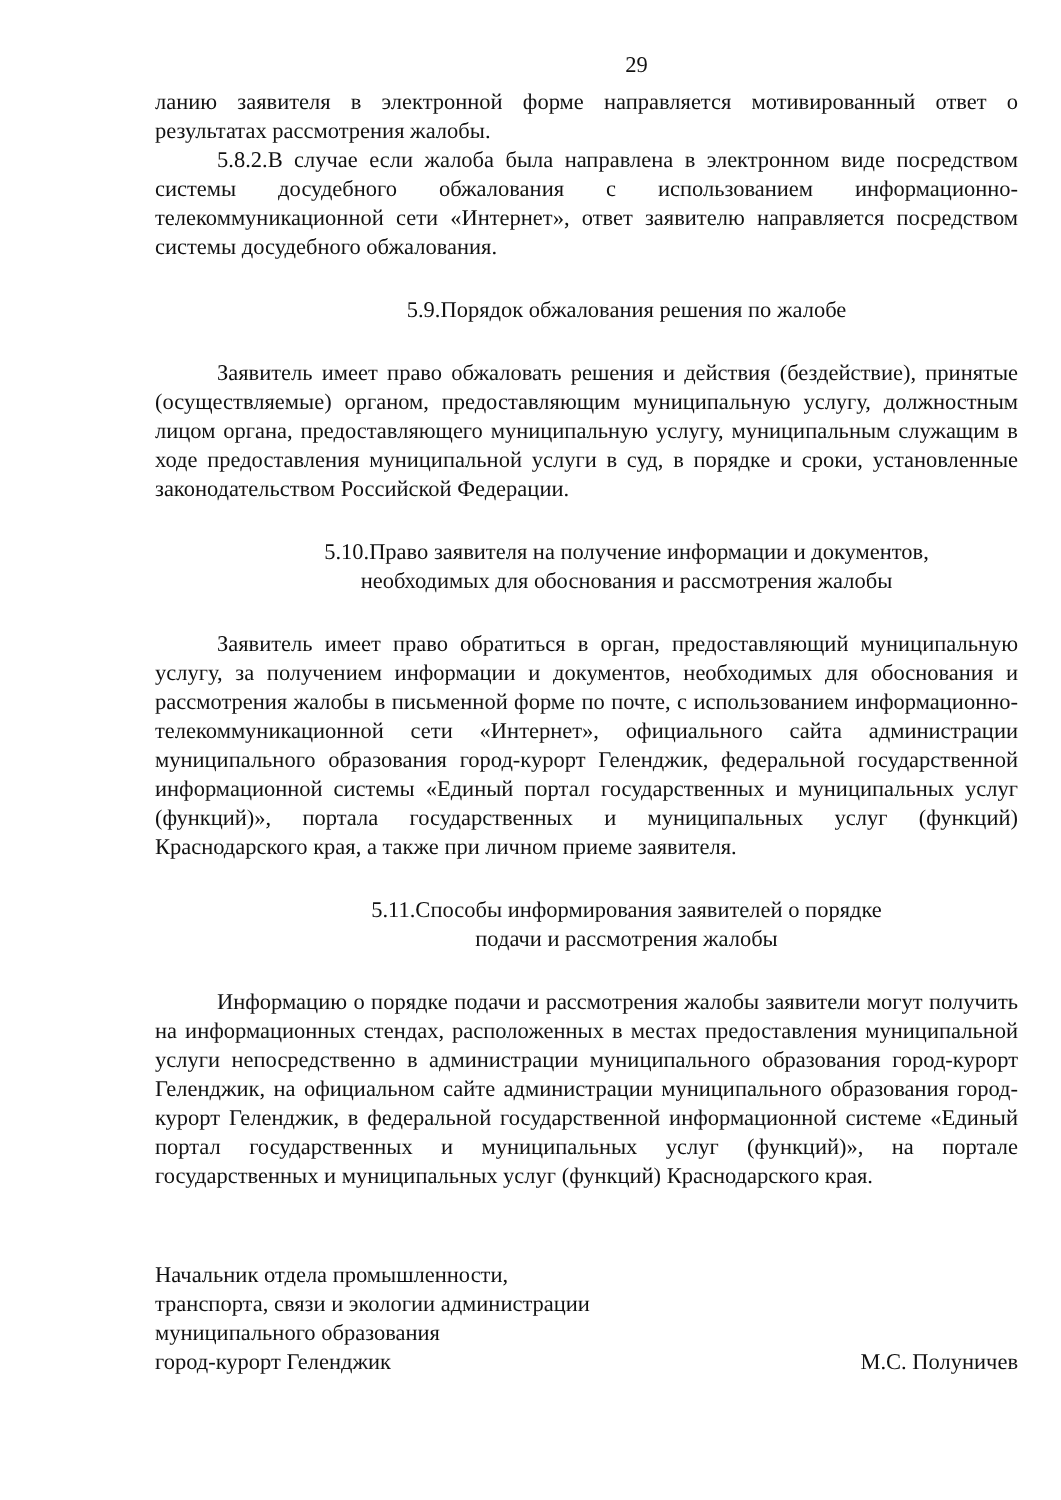29
ланию заявителя в электронной форме направляется мотивированный ответ о результатах рассмотрения жалобы.
5.8.2.В случае если жалоба была направлена в электронном виде посредством системы досудебного обжалования с использованием информационно-телекоммуникационной сети «Интернет», ответ заявителю направляется посредством системы досудебного обжалования.
5.9.Порядок обжалования решения по жалобе
Заявитель имеет право обжаловать решения и действия (бездействие), принятые (осуществляемые) органом, предоставляющим муниципальную услугу, должностным лицом органа, предоставляющего муниципальную услугу, муниципальным служащим в ходе предоставления муниципальной услуги в суд, в порядке и сроки, установленные законодательством Российской Федерации.
5.10.Право заявителя на получение информации и документов,
необходимых для обоснования и рассмотрения жалобы
Заявитель имеет право обратиться в орган, предоставляющий муниципальную услугу, за получением информации и документов, необходимых для обоснования и рассмотрения жалобы в письменной форме по почте, с использованием информационно-телекоммуникационной сети «Интернет», официального сайта администрации муниципального образования город-курорт Геленджик, федеральной государственной информационной системы «Единый портал государственных и муниципальных услуг (функций)», портала государственных и муниципальных услуг (функций) Краснодарского края, а также при личном приеме заявителя.
5.11.Способы информирования заявителей о порядке
подачи и рассмотрения жалобы
Информацию о порядке подачи и рассмотрения жалобы заявители могут получить на информационных стендах, расположенных в местах предоставления муниципальной услуги непосредственно в администрации муниципального образования город-курорт Геленджик, на официальном сайте администрации муниципального образования город-курорт Геленджик, в федеральной государственной информационной системе «Единый портал государственных и муниципальных услуг (функций)», на портале государственных и муниципальных услуг (функций) Краснодарского края.
Начальник отдела промышленности,
транспорта, связи и экологии администрации
муниципального образования
город-курорт Геленджик
М.С. Полуничев